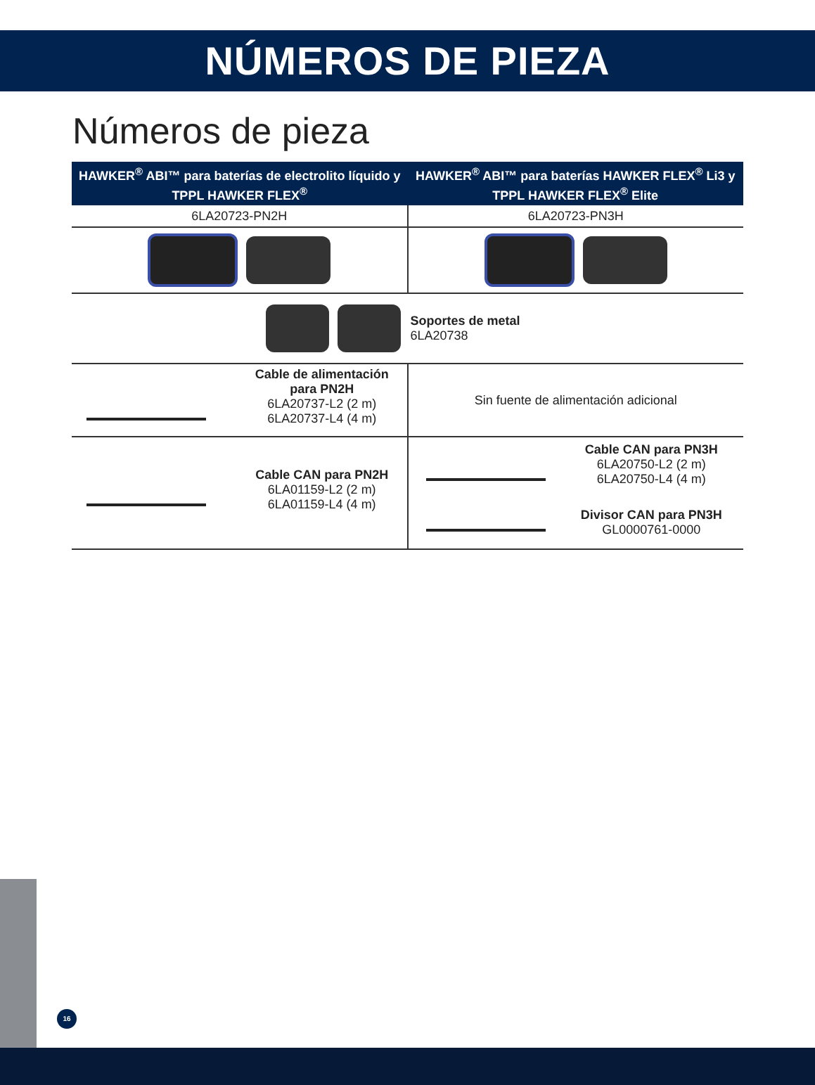NÚMEROS DE PIEZA
Números de pieza
| HAWKER<sup>®</sup> ABI™ para baterías de electrolito líquido y TPPL HAWKER FLEX<sup>®</sup> | HAWKER<sup>®</sup> ABI™ para baterías HAWKER FLEX<sup>®</sup> Li3 y TPPL HAWKER FLEX<sup>®</sup> Elite |
| --- | --- |
| 6LA20723-PN2H | 6LA20723-PN3H |
| | Soportes de metal 6LA20738 |
| Cable de alimentación para PN2H 6LA20737-L2 (2 m) 6LA20737-L4 (4 m) | Sin fuente de alimentación adicional |
| Cable CAN para PN2H 6LA01159-L2 (2 m) 6LA01159-L4 (4 m) | Cable CAN para PN3H 6LA20750-L2 (2 m) 6LA20750-L4 (4 m) Divisor CAN para PN3H GL0000761-0000 |
16